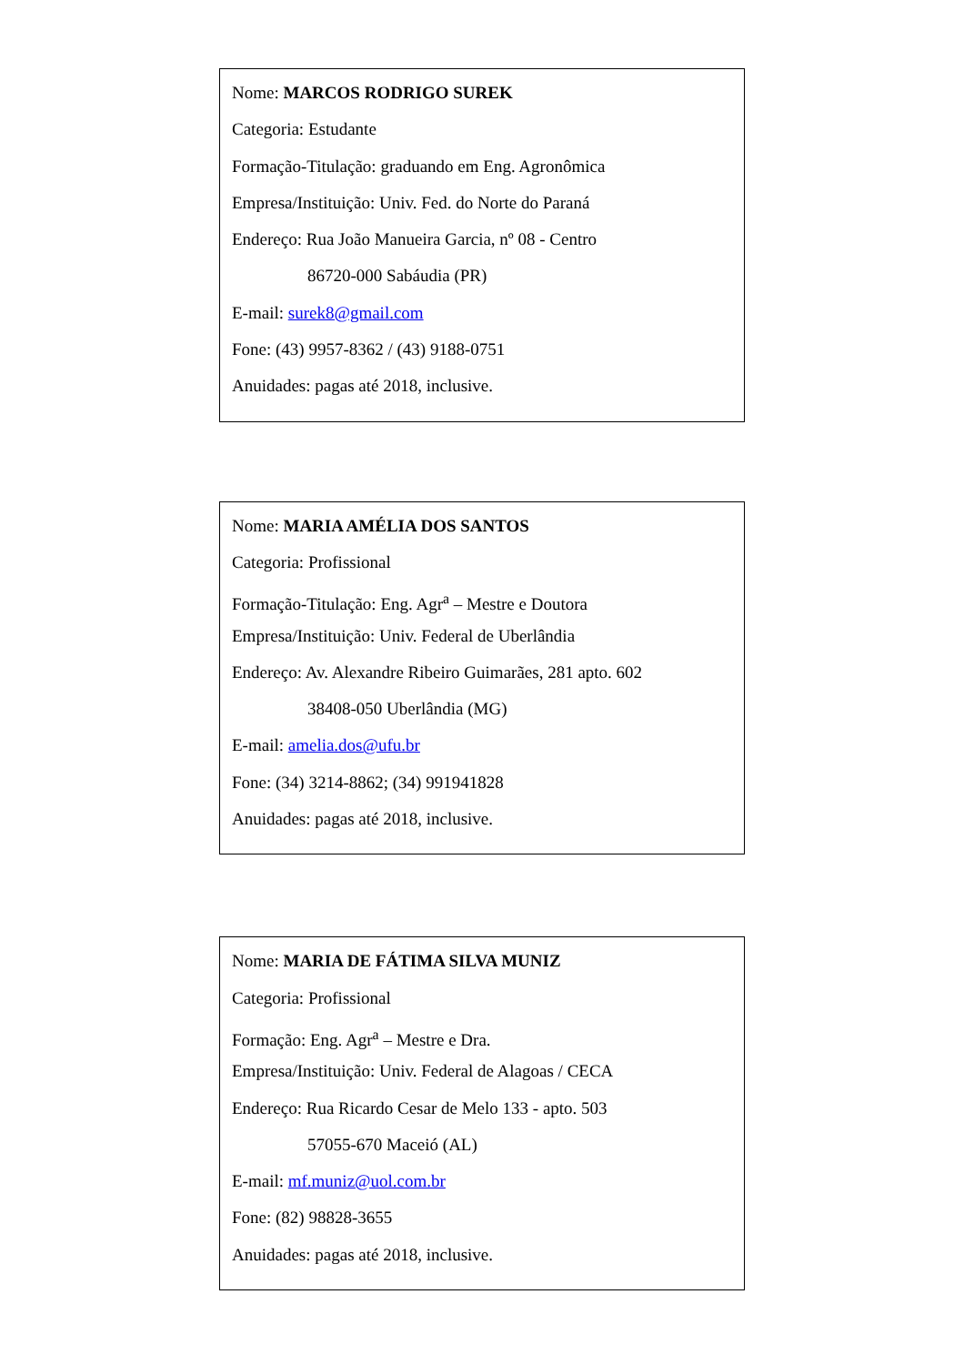Nome: MARCOS RODRIGO SUREK
Categoria: Estudante
Formação-Titulação: graduando em Eng. Agronômica
Empresa/Instituição: Univ. Fed. do Norte do Paraná
Endereço: Rua João Manueira Garcia, nº 08 - Centro
86720-000 Sabáudia (PR)
E-mail: surek8@gmail.com
Fone: (43) 9957-8362 / (43) 9188-0751
Anuidades: pagas até 2018, inclusive.
Nome: MARIA AMÉLIA DOS SANTOS
Categoria: Profissional
Formação-Titulação: Eng. Agr<sup>a</sup> – Mestre e Doutora
Empresa/Instituição: Univ. Federal de Uberlândia
Endereço: Av. Alexandre Ribeiro Guimarães, 281 apto. 602
38408-050 Uberlândia (MG)
E-mail: amelia.dos@ufu.br
Fone: (34) 3214-8862; (34) 991941828
Anuidades: pagas até 2018, inclusive.
Nome: MARIA DE FÁTIMA SILVA MUNIZ
Categoria: Profissional
Formação: Eng. Agr<sup>a</sup> – Mestre e Dra.
Empresa/Instituição: Univ. Federal de Alagoas / CECA
Endereço: Rua Ricardo Cesar de Melo 133 - apto. 503
57055-670 Maceió (AL)
E-mail: mf.muniz@uol.com.br
Fone: (82) 98828-3655
Anuidades: pagas até 2018, inclusive.